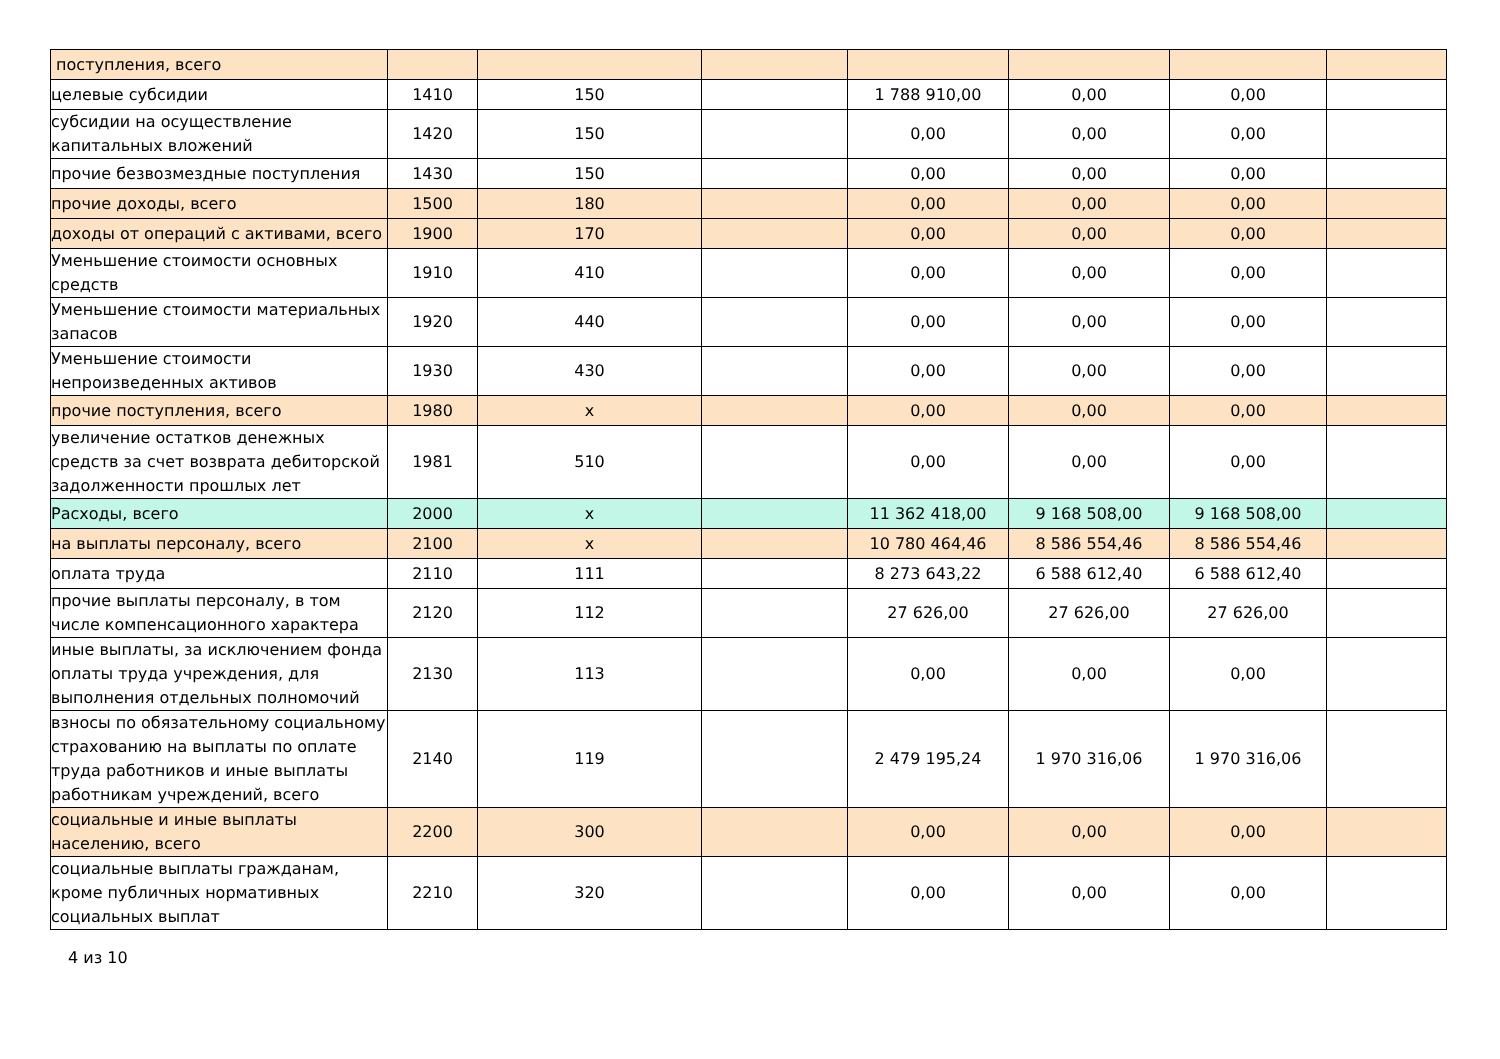| поступления, всего | | | | | | | |
| целевые субсидии | 1410 | 150 | | 1 788 910,00 | 0,00 | 0,00 | |
| субсидии на осуществление капитальных вложений | 1420 | 150 | | 0,00 | 0,00 | 0,00 | |
| прочие безвозмездные поступления | 1430 | 150 | | 0,00 | 0,00 | 0,00 | |
| прочие доходы, всего | 1500 | 180 | | 0,00 | 0,00 | 0,00 | |
| доходы от операций с активами, всего | 1900 | 170 | | 0,00 | 0,00 | 0,00 | |
| Уменьшение стоимости основных средств | 1910 | 410 | | 0,00 | 0,00 | 0,00 | |
| Уменьшение стоимости материальных запасов | 1920 | 440 | | 0,00 | 0,00 | 0,00 | |
| Уменьшение стоимости непроизведенных активов | 1930 | 430 | | 0,00 | 0,00 | 0,00 | |
| прочие поступления, всего | 1980 | x | | 0,00 | 0,00 | 0,00 | |
| увеличение остатков денежных средств за счет возврата дебиторской задолженности прошлых лет | 1981 | 510 | | 0,00 | 0,00 | 0,00 | |
| Расходы, всего | 2000 | x | | 11 362 418,00 | 9 168 508,00 | 9 168 508,00 | |
| на выплаты персоналу, всего | 2100 | x | | 10 780 464,46 | 8 586 554,46 | 8 586 554,46 | |
| оплата труда | 2110 | 111 | | 8 273 643,22 | 6 588 612,40 | 6 588 612,40 | |
| прочие выплаты персоналу, в том числе компенсационного характера | 2120 | 112 | | 27 626,00 | 27 626,00 | 27 626,00 | |
| иные выплаты, за исключением фонда оплаты труда учреждения, для выполнения отдельных полномочий | 2130 | 113 | | 0,00 | 0,00 | 0,00 | |
| взносы по обязательному социальному страхованию на выплаты по оплате труда работников и иные выплаты работникам учреждений, всего | 2140 | 119 | | 2 479 195,24 | 1 970 316,06 | 1 970 316,06 | |
| социальные и иные выплаты населению, всего | 2200 | 300 | | 0,00 | 0,00 | 0,00 | |
| социальные выплаты гражданам, кроме публичных нормативных социальных выплат | 2210 | 320 | | 0,00 | 0,00 | 0,00 | |
4 из 10